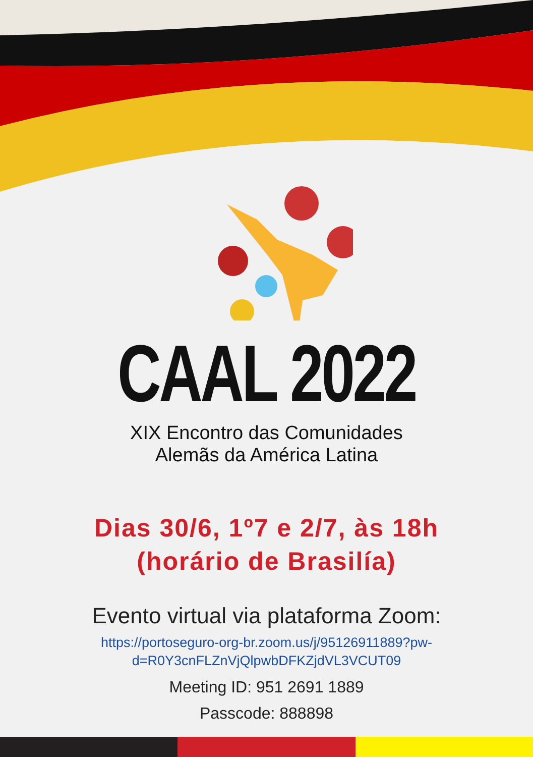CAAL 2022
XIX Encontro das Comunidades
Alemãs da América Latina
Dias 30/6, 1º7 e 2/7, às 18h
(horário de Brasilía)
Evento virtual via plataforma Zoom:
https://portoseguro-org-br.zoom.us/j/95126911889?pw-d=R0Y3cnFLZnVjQlpwbDFKZjdVL3VCUT09
Meeting ID: 951 2691 1889
Passcode: 888898